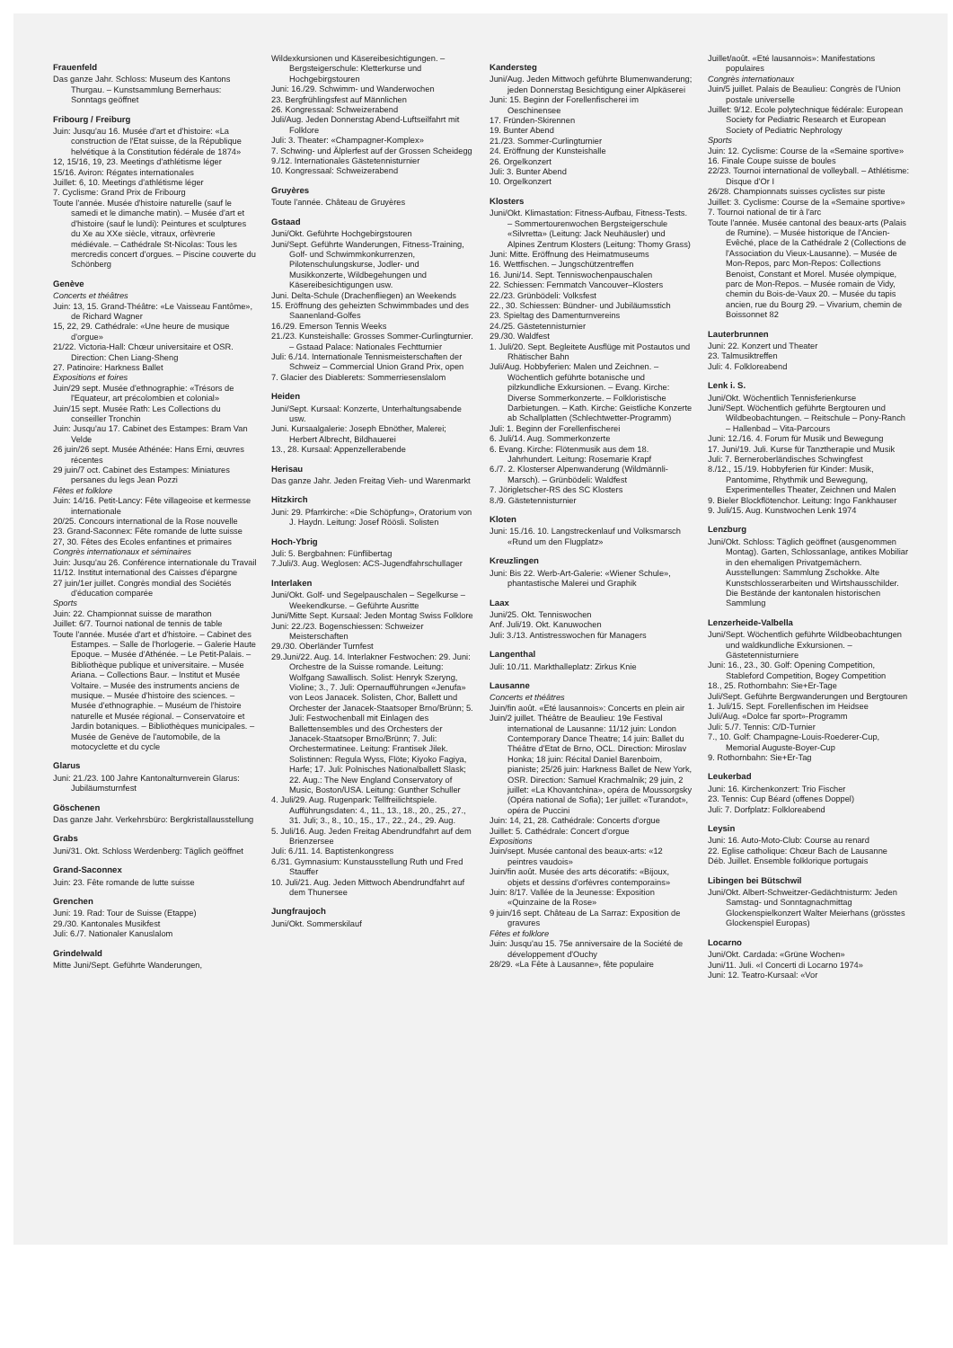Frauenfeld
Das ganze Jahr. Schloss: Museum des Kantons Thurgau. – Kunstsammlung Bernerhaus: Sonntags geöffnet
Fribourg / Freiburg
Juin: Jusqu'au 16. Musée d'art et d'histoire: «La construction de l'Etat suisse, de la République helvétique à la Constitution fédérale de 1874»
12, 15/16, 19, 23. Meetings d'athlétisme léger
15/16. Aviron: Régates internationales
Juillet: 6, 10. Meetings d'athlétisme léger
7. Cyclisme: Grand Prix de Fribourg
Toute l'année. Musée d'histoire naturelle (sauf le samedi et le dimanche matin). – Musée d'art et d'histoire (sauf le lundi): Peintures et sculptures du Xe au XXe siècle, vitraux, orfèvrerie médiévale. – Cathédrale St-Nicolas: Tous les mercredis concert d'orgues. – Piscine couverte du Schönberg
Genève
Concerts et théâtres
Juin: 13, 15. Grand-Théâtre: «Le Vaisseau Fantôme», de Richard Wagner
15, 22, 29. Cathédrale: «Une heure de musique d'orgue»
21/22. Victoria-Hall: Chœur universitaire et OSR. Direction: Chen Liang-Sheng
27. Patinoire: Harkness Ballet
Expositions et foires
Juin/29 sept. Musée d'ethnographie: «Trésors de l'Equateur, art précolombien et colonial»
Juin/15 sept. Musée Rath: Les Collections du conseiller Tronchin
Juin: Jusqu'au 17. Cabinet des Estampes: Bram Van Velde
26 juin/26 sept. Musée Athénée: Hans Erni, œuvres récentes
29 juin/7 oct. Cabinet des Estampes: Miniatures persanes du legs Jean Pozzi
Fêtes et folklore
Juin: 14/16. Petit-Lancy: Fête villageoise et kermesse internationale
20/25. Concours international de la Rose nouvelle
23. Grand-Saconnex: Fête romande de lutte suisse
27, 30. Fêtes des Ecoles enfantines et primaires
Congrès internationaux et séminaires
Juin: Jusqu'au 26. Conférence internationale du Travail
11/12. Institut international des Caisses d'épargne
27 juin/1er juillet. Congrès mondial des Sociétés d'éducation comparée
Sports
Juin: 22. Championnat suisse de marathon
Juillet: 6/7. Tournoi national de tennis de table
Toute l'année. Musée d'art et d'histoire. – Cabinet des Estampes. – Salle de l'horlogerie. – Galerie Haute Epoque. – Musée d'Athénée. – Le Petit-Palais. – Bibliothèque publique et universitaire. – Musée Ariana. – Collections Baur. – Institut et Musée Voltaire. – Musée des instruments anciens de musique. – Musée d'histoire des sciences. – Musée d'ethnographie. – Muséum de l'histoire naturelle et Musée régional. – Conservatoire et Jardin botaniques. – Bibliothèques municipales. – Musée de Genève de l'automobile, de la motocyclette et du cycle
Glarus
Juni: 21./23. 100 Jahre Kantonalturnverein Glarus: Jubiläumsturnfest
Göschenen
Das ganze Jahr. Verkehrsbüro: Bergkristallausstellung
Grabs
Juni/31. Okt. Schloss Werdenberg: Täglich geöffnet
Grand-Saconnex
Juin: 23. Fête romande de lutte suisse
Grenchen
Juni: 19. Rad: Tour de Suisse (Etappe)
29./30. Kantonales Musikfest
Juli: 6./7. Nationaler Kanuslalom
Grindelwald
Mitte Juni/Sept. Geführte Wanderungen,
Wildexkursionen und Käsereibesichtigungen. – Bergsteigerschule: Kletterkurse und Hochgebirgstouren
Juni: 16./29. Schwimm- und Wanderwochen
23. Bergfrühlingsfest auf Männlichen
26. Kongressaal: Schweizerabend
Juli/Aug. Jeden Donnerstag Abend-Luftseilfahrt mit Folklore
Juli: 3. Theater: «Champagner-Komplex»
7. Schwing- und Älplerfest auf der Grossen Scheidegg
9./12. Internationales Gästetennisturnier
10. Kongressaal: Schweizerabend
Gruyères
Toute l'année. Château de Gruyères
Gstaad
Juni/Okt. Geführte Hochgebirgstouren
Juni/Sept. Geführte Wanderungen, Fitness-Training, Golf- und Schwimmkonkurrenzen, Pilotenschulungskurse, Jodler- und Musikkonzerte, Wildbegehungen und Käsereibesichtigungen usw.
Juni. Delta-Schule (Drachenfliegen) an Weekends
15. Eröffnung des geheizten Schwimmbades und des Saanenland-Golfes
16./29. Emerson Tennis Weeks
21./23. Kunsteishalle: Grosses Sommer-Curlingturnier. – Gstaad Palace: Nationales Fechtturnier
Juli: 6./14. Internationale Tennismeisterschaften der Schweiz – Commercial Union Grand Prix, open
7. Glacier des Diablerets: Sommerriesenslalom
Heiden
Juni/Sept. Kursaal: Konzerte, Unterhaltungsabende usw.
Juni. Kursaalgalerie: Joseph Ebnöther, Malerei; Herbert Albrecht, Bildhauerei
13., 28. Kursaal: Appenzellerabende
Herisau
Das ganze Jahr. Jeden Freitag Vieh- und Warenmarkt
Hitzkirch
Juni: 29. Pfarrkirche: «Die Schöpfung», Oratorium von J. Haydn. Leitung: Josef Röösli. Solisten
Hoch-Ybrig
Juli: 5. Bergbahnen: Fünflibertag
7.Juli/3. Aug. Weglosen: ACS-Jugendfahrschullager
Interlaken
Juni/Okt. Golf- und Segelpauschalen – Segelkurse – Weekendkurse. – Geführte Ausritte
Juni/Mitte Sept. Kursaal: Jeden Montag Swiss Folklore
Juni: 22./23. Bogenschiessen: Schweizer Meisterschaften
29./30. Oberländer Turnfest
29.Juni/22. Aug. 14. Interlakner Festwochen: 29. Juni: Orchestre de la Suisse romande. Leitung: Wolfgang Sawallisch. Solist: Henryk Szeryng, Violine; 3., 7. Juli: Opernaufführungen «Jenufa» von Leos Janacek. Solisten, Chor, Ballett und Orchester der Janacek-Staatsoper Brno/Brünn; 5. Juli: Festwochenball mit Einlagen des Ballettensembles und des Orchesters der Janacek-Staatsoper Brno/Brünn; 7. Juli: Orchestermatinee. Leitung: Frantisek Jilek. Solistinnen: Regula Wyss, Flöte; Kiyoko Fagiya, Harfe; 17. Juli: Polnisches Nationalballett Slask; 22. Aug.: The New England Conservatory of Music, Boston/USA. Leitung: Gunther Schuller
4. Juli/29. Aug. Rugenpark: Tellfreilichtspiele. Aufführungsdaten: 4., 11., 13., 18., 20., 25., 27., 31. Juli; 3., 8., 10., 15., 17., 22., 24., 29. Aug.
5. Juli/16. Aug. Jeden Freitag Abendrundfahrt auf dem Brienzersee
Juli: 6./11. 14. Baptistenkongress
6./31. Gymnasium: Kunstausstellung Ruth und Fred Stauffer
10. Juli/21. Aug. Jeden Mittwoch Abendrundfahrt auf dem Thunersee
Jungfraujoch
Juni/Okt. Sommerskilauf
Kandersteg
Juni/Aug. Jeden Mittwoch geführte Blumenwanderung; jeden Donnerstag Besichtigung einer Alpkäserei
Juni: 15. Beginn der Forellenfischerei im Oeschinensee
17. Fründen-Skirennen
19. Bunter Abend
21./23. Sommer-Curlingturnier
24. Eröffnung der Kunsteishalle
26. Orgelkonzert
Juli: 3. Bunter Abend
10. Orgelkonzert
Klosters
Juni/Okt. Klimastation: Fitness-Aufbau, Fitness-Tests. – Sommertourenwochen Bergsteigerschule «Silvretta» (Leitung: Jack Neuhäusler) und Alpines Zentrum Klosters (Leitung: Thomy Grass)
Juni: Mitte. Eröffnung des Heimatmuseums
16. Wettfischen. – Jungschützentreffen
16. Juni/14. Sept. Tenniswochenpauschalen
22. Schiessen: Fernmatch Vancouver–Klosters
22./23. Grünbödeli: Volksfest
22., 30. Schiessen: Bündner- und Jubiläumsstich
23. Spieltag des Damenturnvereins
24./25. Gästetennisturnier
29./30. Waldfest
1. Juli/20. Sept. Begleitete Ausflüge mit Postautos und Rhätischer Bahn
Juli/Aug. Hobbyferien: Malen und Zeichnen. – Wöchentlich geführte botanische und pilzkundliche Exkursionen. – Evang. Kirche: Diverse Sommerkonzerte. – Folkloristische Darbietungen. – Kath. Kirche: Geistliche Konzerte ab Schallplatten (Schlechtwetter-Programm)
Juli: 1. Beginn der Forellenfischerei
6. Juli/14. Aug. Sommerkonzerte
6. Evang. Kirche: Flötenmusik aus dem 18. Jahrhundert. Leitung: Rosemarie Krapf
6./7. 2. Klosterser Alpenwanderung (Wildmännli-Marsch). – Grünbödeli: Waldfest
7. Jörigletscher-RS des SC Klosters
8./9. Gästetennisturnier
Kloten
Juni: 15./16. 10. Langstreckenlauf und Volksmarsch «Rund um den Flugplatz»
Kreuzlingen
Juni: Bis 22. Werb-Art-Galerie: «Wiener Schule», phantastische Malerei und Graphik
Laax
Juni/25. Okt. Tenniswochen
Anf. Juli/19. Okt. Kanuwochen
Juli: 3./13. Antistresswochen für Managers
Langenthal
Juli: 10./11. Markthalleplatz: Zirkus Knie
Lausanne
Concerts et théâtres
Juin/fin août. «Eté lausannois»: Concerts en plein air
Juin/2 juillet. Théâtre de Beaulieu: 19e Festival international de Lausanne: 11/12 juin: London Contemporary Dance Theatre; 14 juin: Ballet du Théâtre d'Etat de Brno, OCL. Direction: Miroslav Honka; 18 juin: Récital Daniel Barenboim, pianiste; 25/26 juin: Harkness Ballet de New York, OSR. Direction: Samuel Krachmalnik; 29 juin, 2 juillet: «La Khovantchina», opéra de Moussorgsky (Opéra national de Sofia); 1er juillet: «Turandot», opéra de Puccini
Juin: 14, 21, 28. Cathédrale: Concerts d'orgue
Juillet: 5. Cathédrale: Concert d'orgue
Expositions
Juin/sept. Musée cantonal des beaux-arts: «12 peintres vaudois»
Juin/fin août. Musée des arts décoratifs: «Bijoux, objets et dessins d'orfèvres contemporains»
Juin: 8/17. Vallée de la Jeunesse: Exposition «Quinzaine de la Rose»
9 juin/16 sept. Château de La Sarraz: Exposition de gravures
Fêtes et folklore
Juin: Jusqu'au 15. 75e anniversaire de la Société de développement d'Ouchy
28/29. «La Fête à Lausanne», fête populaire
Juillet/août. «Eté lausannois»: Manifestations populaires
Congrès internationaux
Juin/5 juillet. Palais de Beaulieu: Congrès de l'Union postale universelle
Juillet: 9/12. Ecole polytechnique fédérale: European Society for Pediatric Research et European Society of Pediatric Nephrology
Sports
Juin: 12. Cyclisme: Course de la «Semaine sportive»
16. Finale Coupe suisse de boules
22/23. Tournoi international de volleyball. – Athlétisme: Disque d'Or I
26/28. Championnats suisses cyclistes sur piste
Juillet: 3. Cyclisme: Course de la «Semaine sportive»
7. Tournoi national de tir à l'arc
Toute l'année. Musée cantonal des beaux-arts (Palais de Rumine). – Musée historique de l'Ancien-Evêché, place de la Cathédrale 2 (Collections de l'Association du Vieux-Lausanne). – Musée de Mon-Repos, parc Mon-Repos: Collections Benoist, Constant et Morel. Musée olympique, parc de Mon-Repos. – Musée romain de Vidy, chemin du Bois-de-Vaux 20. – Musée du tapis ancien, rue du Bourg 29. – Vivarium, chemin de Boissonnet 82
Lauterbrunnen
Juni: 22. Konzert und Theater
23. Talmusiktreffen
Juli: 4. Folkloreabend
Lenk i. S.
Juni/Okt. Wöchentlich Tennisferienkurse
Juni/Sept. Wöchentlich geführte Bergtouren und Wildbeobachtungen. – Reitschule – Pony-Ranch – Hallenbad – Vita-Parcours
Juni: 12./16. 4. Forum für Musik und Bewegung
17. Juni/19. Juli. Kurse für Tanztherapie und Musik
Juli: 7. Berneroberländisches Schwingfest
8./12., 15./19. Hobbyferien für Kinder: Musik, Pantomime, Rhythmik und Bewegung, Experimentelles Theater, Zeichnen und Malen
9. Bieler Blockflötenchor. Leitung: Ingo Fankhauser
9. Juli/15. Aug. Kunstwochen Lenk 1974
Lenzburg
Juni/Okt. Schloss: Täglich geöffnet (ausgenommen Montag). Garten, Schlossanlage, antikes Mobiliar in den ehemaligen Privatgemächern. Ausstellungen: Sammlung Zschokke. Alte Kunstschlosserarbeiten und Wirtshausschilder. Die Bestände der kantonalen historischen Sammlung
Lenzerheide-Valbella
Juni/Sept. Wöchentlich geführte Wildbeobachtungen und waldkundliche Exkursionen. – Gästetennisturniere
Juni: 16., 23., 30. Golf: Opening Competition, Stableford Competition, Bogey Competition
18., 25. Rothornbahn: Sie+Er-Tage
Juli/Sept. Geführte Bergwanderungen und Bergtouren
1. Juli/15. Sept. Forellenfischen im Heidsee
Juli/Aug. «Dolce far sport»-Programm
Juli: 5./7. Tennis: C/D-Turnier
7., 10. Golf: Champagne-Louis-Roederer-Cup, Memorial Auguste-Boyer-Cup
9. Rothornbahn: Sie+Er-Tag
Leukerbad
Juni: 16. Kirchenkonzert: Trio Fischer
23. Tennis: Cup Béard (offenes Doppel)
Juli: 7. Dorfplatz: Folkloreabend
Leysin
Juni: 16. Auto-Moto-Club: Course au renard
22. Eglise catholique: Chœur Bach de Lausanne
Déb. Juillet. Ensemble folklorique portugais
Libingen bei Bütschwil
Juni/Okt. Albert-Schweitzer-Gedächtnisturm: Jeden Samstag- und Sonntagnachmittag Glockenspielkonzert Walter Meierhans (grösstes Glockenspiel Europas)
Locarno
Juni/Okt. Cardada: «Grüne Wochen»
Juni/11. Juli. «I Concerti di Locarno 1974»
Juni: 12. Teatro-Kursaal: «Vor